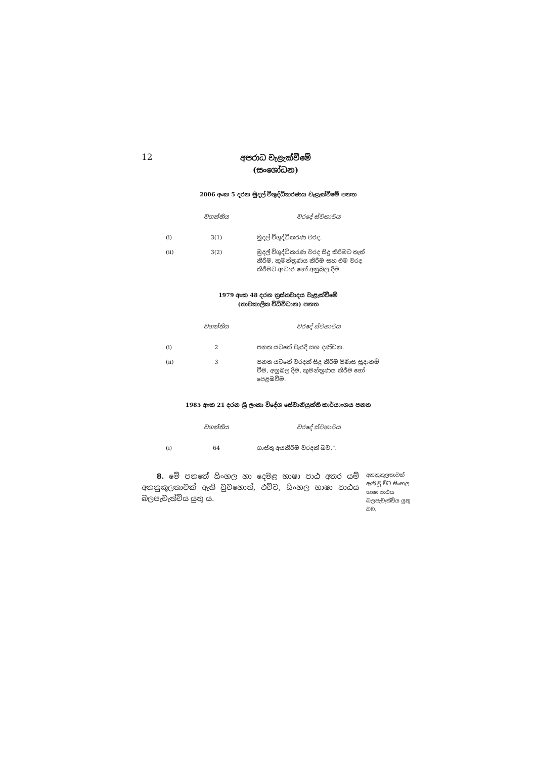12
අපරාධ වැළැක්වීමේ
(සංශෝධන)
2006 අංක 5 දරන මුදල් විශුද්ධිකරණය වැළැක්වීමේ පනත
| | වගන්තිය | වරදේ ස්වභාවය |
| --- | --- | --- |
| (i) | 3(1) | මුදල් විශුද්ධිකරණ වරද. |
| (ii) | 3(2) | මුදල් විශුද්ධිකරණ වරද සිදු කිරීමට තැත් කිරීම, කුමන්ත්‍රණය කිරීම සහ එම වරද කිරීමට ආධාර හෝ අනුබල දීම. |
1979 අංක 48 දරන ත්‍රස්තවාදය වැළැක්වීමේ
(තාවකාලික විධිවිධාන) පනත
| | වගන්තිය | වරදේ ස්වභාවය |
| --- | --- | --- |
| (i) | 2 | පනත යටතේ වැරදි සහ දණ්ඩන. |
| (ii) | 3 | පනත යටතේ වරදක් සිදු කිරීම පිණිස සූදානම් වීම, අනුබල දීම, කුමන්ත්‍රණය කිරීම හෝ පෙළඹවීම. |
1985 අංක 21 දරන ශ්‍රී ලංකා විදේශ සේවානියුක්ති කාර්යාංශය පනත
| | වගන්තිය | වරදේ ස්වභාවය |
| --- | --- | --- |
| (i) | 64 | ගාස්තු අයකිරීම වරදක් බව.”. |
8. මේ පනතේ සිංහල හා දෙමළ භාෂා පාඨ අතර යම් අනනුකූලතාවක් ඇති වුවහොත්, එවිට, සිංහල භාෂා පාඨය බලපැවැත්විය යුතු ය.
අනනුකූලතාවක් ඇති වූ විට සිංහල භාෂා පාඨය බලපැවැත්විය යුතු බව.